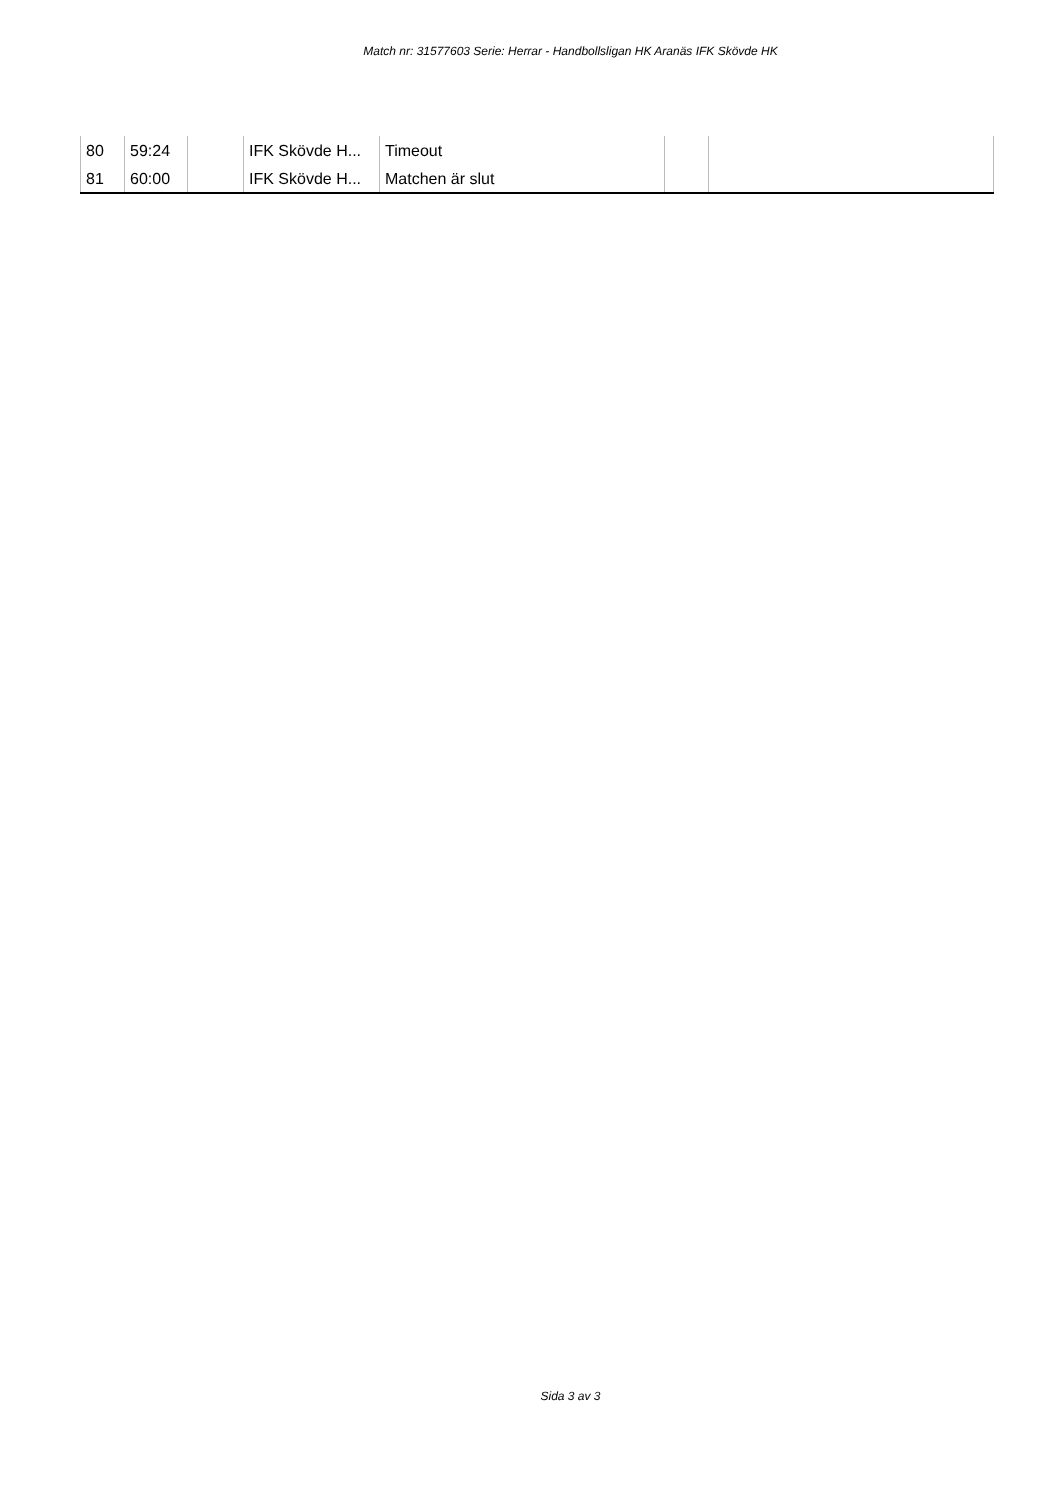Match nr: 31577603 Serie: Herrar - Handbollsligan HK Aranäs IFK Skövde HK
| 80 | 59:24 | | IFK Skövde H... | Timeout | | |
| 81 | 60:00 | | IFK Skövde H... | Matchen är slut | | |
Sida 3 av 3